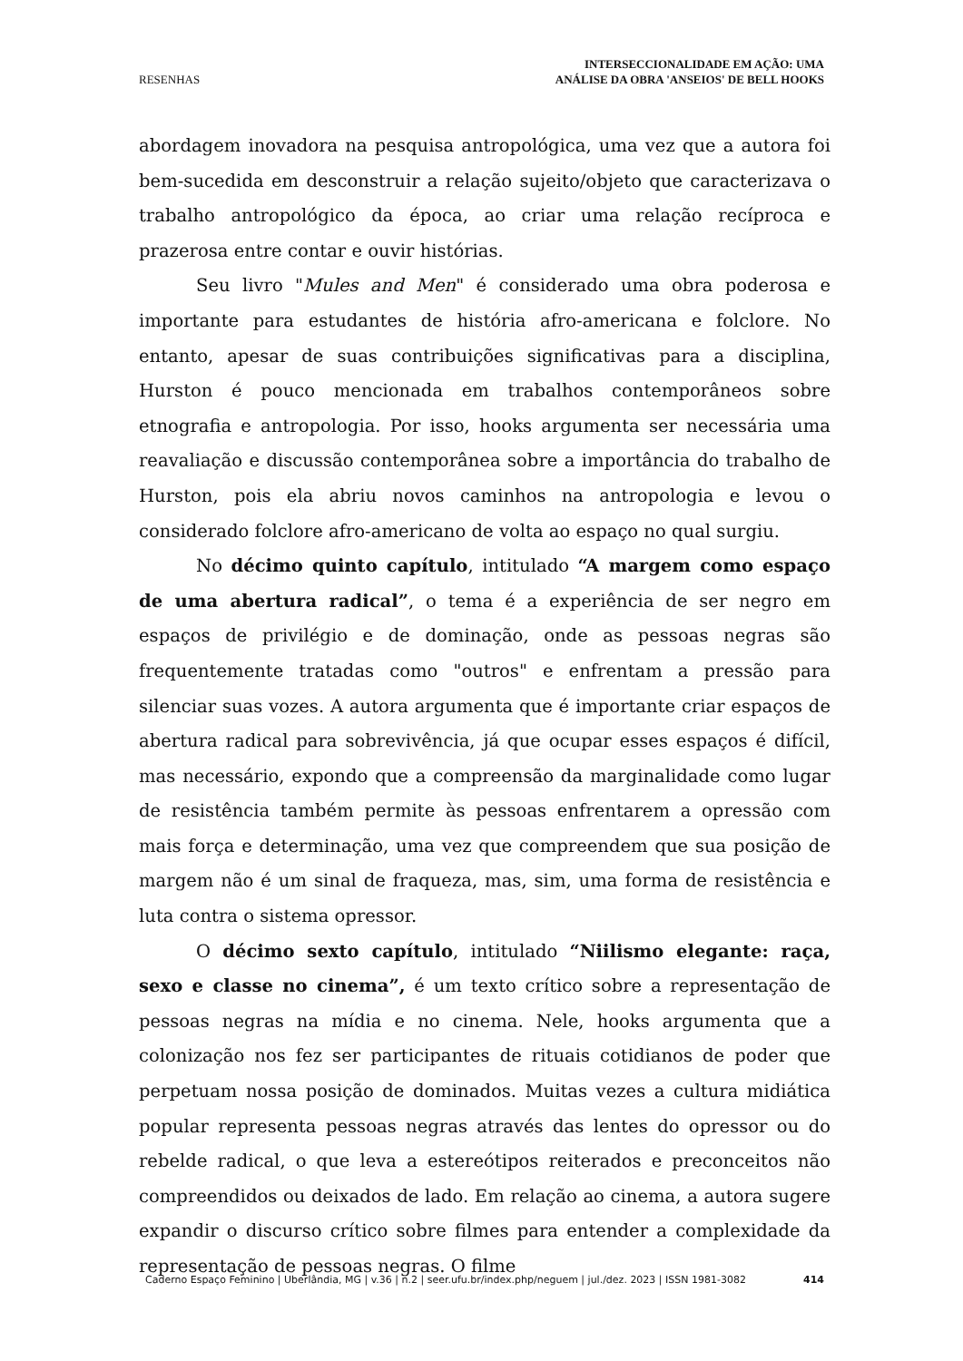RESENHAS
INTERSECCIONALIDADE EM AÇÃO: UMA
ANÁLISE DA OBRA 'ANSEIOS' DE BELL HOOKS
abordagem inovadora na pesquisa antropológica, uma vez que a autora foi bem-sucedida em desconstruir a relação sujeito/objeto que caracterizava o trabalho antropológico da época, ao criar uma relação recíproca e prazerosa entre contar e ouvir histórias.
Seu livro "Mules and Men" é considerado uma obra poderosa e importante para estudantes de história afro-americana e folclore. No entanto, apesar de suas contribuições significativas para a disciplina, Hurston é pouco mencionada em trabalhos contemporâneos sobre etnografia e antropologia. Por isso, hooks argumenta ser necessária uma reavaliação e discussão contemporânea sobre a importância do trabalho de Hurston, pois ela abriu novos caminhos na antropologia e levou o considerado folclore afro-americano de volta ao espaço no qual surgiu.
No décimo quinto capítulo, intitulado “A margem como espaço de uma abertura radical”, o tema é a experiência de ser negro em espaços de privilégio e de dominação, onde as pessoas negras são frequentemente tratadas como "outros" e enfrentam a pressão para silenciar suas vozes. A autora argumenta que é importante criar espaços de abertura radical para sobrevivência, já que ocupar esses espaços é difícil, mas necessário, expondo que a compreensão da marginalidade como lugar de resistência também permite às pessoas enfrentarem a opressão com mais força e determinação, uma vez que compreendem que sua posição de margem não é um sinal de fraqueza, mas, sim, uma forma de resistência e luta contra o sistema opressor.
O décimo sexto capítulo, intitulado “Niilismo elegante: raça, sexo e classe no cinema”, é um texto crítico sobre a representação de pessoas negras na mídia e no cinema. Nele, hooks argumenta que a colonização nos fez ser participantes de rituais cotidianos de poder que perpetuam nossa posição de dominados. Muitas vezes a cultura midiática popular representa pessoas negras através das lentes do opressor ou do rebelde radical, o que leva a estereótipos reiterados e preconceitos não compreendidos ou deixados de lado. Em relação ao cinema, a autora sugere expandir o discurso crítico sobre filmes para entender a complexidade da representação de pessoas negras. O filme
Caderno Espaço Feminino | Uberlândia, MG | v.36 | n.2 | seer.ufu.br/index.php/neguem | jul./dez. 2023 | ISSN 1981-3082 414